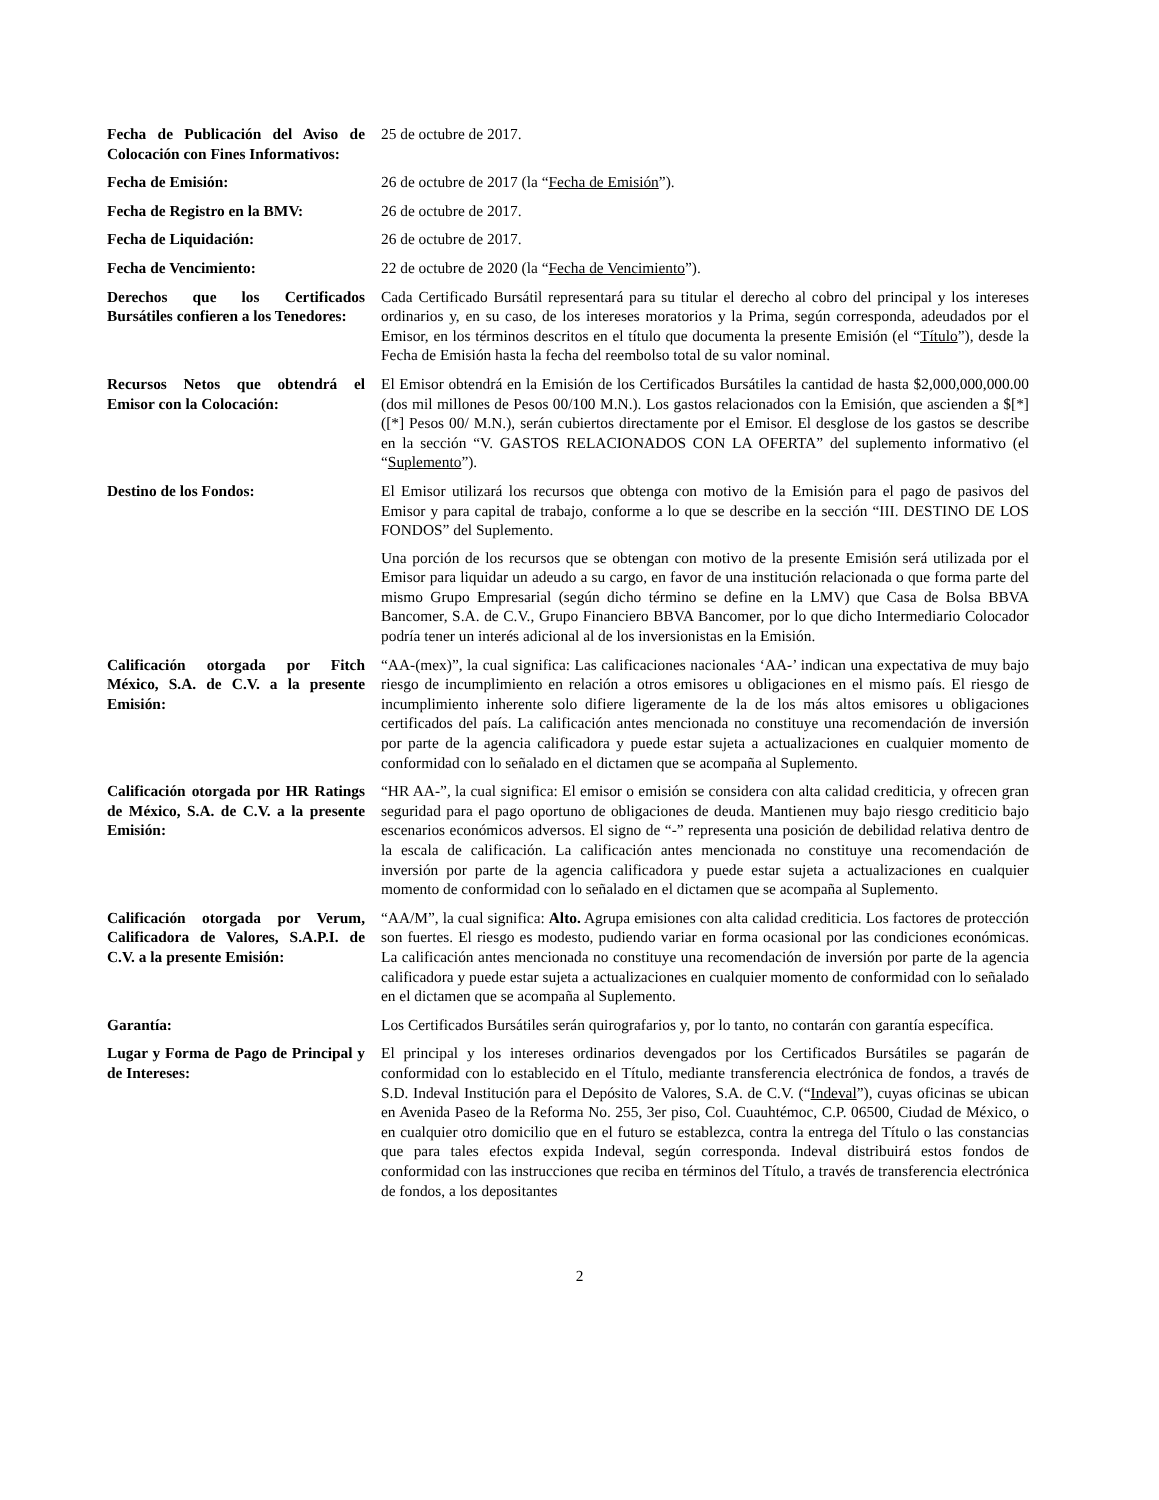Fecha de Publicación del Aviso de Colocación con Fines Informativos:
25 de octubre de 2017.
Fecha de Emisión: 26 de octubre de 2017 (la “Fecha de Emisión”).
Fecha de Registro en la BMV:
26 de octubre de 2017.
Fecha de Liquidación: 26 de octubre de 2017.
Fecha de Vencimiento: 22 de octubre de 2020 (la “Fecha de Vencimiento”).
Derechos que los Certificados Bursátiles confieren a los Tenedores:
Cada Certificado Bursátil representará para su titular el derecho al cobro del principal y los intereses ordinarios y, en su caso, de los intereses moratorios y la Prima, según corresponda, adeudados por el Emisor, en los términos descritos en el título que documenta la presente Emisión (el “Título”), desde la Fecha de Emisión hasta la fecha del reembolso total de su valor nominal.
Recursos Netos que obtendrá el Emisor con la Colocación:
El Emisor obtendrá en la Emisión de los Certificados Bursátiles la cantidad de hasta $2,000,000,000.00 (dos mil millones de Pesos 00/100 M.N.). Los gastos relacionados con la Emisión, que ascienden a $[*] ([*] Pesos 00/ M.N.), serán cubiertos directamente por el Emisor. El desglose de los gastos se describe en la sección “V. GASTOS RELACIONADOS CON LA OFERTA” del suplemento informativo (el “Suplemento”).
Destino de los Fondos: El Emisor utilizará los recursos que obtenga con motivo de la Emisión para el pago de pasivos del Emisor y para capital de trabajo, conforme a lo que se describe en la sección “III. DESTINO DE LOS FONDOS” del Suplemento.
Una porción de los recursos que se obtengan con motivo de la presente Emisión será utilizada por el Emisor para liquidar un adeudo a su cargo, en favor de una institución relacionada o que forma parte del mismo Grupo Empresarial (según dicho término se define en la LMV) que Casa de Bolsa BBVA Bancomer, S.A. de C.V., Grupo Financiero BBVA Bancomer, por lo que dicho Intermediario Colocador podría tener un interés adicional al de los inversionistas en la Emisión.
Calificación otorgada por Fitch México, S.A. de C.V. a la presente Emisión:
“AA-(mex)”, la cual significa: Las calificaciones nacionales ‘AA-’ indican una expectativa de muy bajo riesgo de incumplimiento en relación a otros emisores u obligaciones en el mismo país. El riesgo de incumplimiento inherente solo difiere ligeramente de la de los más altos emisores u obligaciones certificados del país. La calificación antes mencionada no constituye una recomendación de inversión por parte de la agencia calificadora y puede estar sujeta a actualizaciones en cualquier momento de conformidad con lo señalado en el dictamen que se acompaña al Suplemento.
Calificación otorgada por HR Ratings de México, S.A. de C.V. a la presente Emisión:
“HR AA-”, la cual significa: El emisor o emisión se considera con alta calidad crediticia, y ofrecen gran seguridad para el pago oportuno de obligaciones de deuda. Mantienen muy bajo riesgo crediticio bajo escenarios económicos adversos. El signo de “-” representa una posición de debilidad relativa dentro de la escala de calificación. La calificación antes mencionada no constituye una recomendación de inversión por parte de la agencia calificadora y puede estar sujeta a actualizaciones en cualquier momento de conformidad con lo señalado en el dictamen que se acompaña al Suplemento.
Calificación otorgada por Verum, Calificadora de Valores, S.A.P.I. de C.V. a la presente Emisión:
“AA/M”, la cual significa: Alto. Agrupa emisiones con alta calidad crediticia. Los factores de protección son fuertes. El riesgo es modesto, pudiendo variar en forma ocasional por las condiciones económicas. La calificación antes mencionada no constituye una recomendación de inversión por parte de la agencia calificadora y puede estar sujeta a actualizaciones en cualquier momento de conformidad con lo señalado en el dictamen que se acompaña al Suplemento.
Garantía: Los Certificados Bursátiles serán quirografarios y, por lo tanto, no contarán con garantía específica.
Lugar y Forma de Pago de Principal y de Intereses:
El principal y los intereses ordinarios devengados por los Certificados Bursátiles se pagarán de conformidad con lo establecido en el Título, mediante transferencia electrónica de fondos, a través de S.D. Indeval Institución para el Depósito de Valores, S.A. de C.V. (“Indeval”), cuyas oficinas se ubican en Avenida Paseo de la Reforma No. 255, 3er piso, Col. Cuauhtémoc, C.P. 06500, Ciudad de México, o en cualquier otro domicilio que en el futuro se establezca, contra la entrega del Título o las constancias que para tales efectos expida Indeval, según corresponda. Indeval distribuirá estos fondos de conformidad con las instrucciones que reciba en términos del Título, a través de transferencia electrónica de fondos, a los depositantes
2